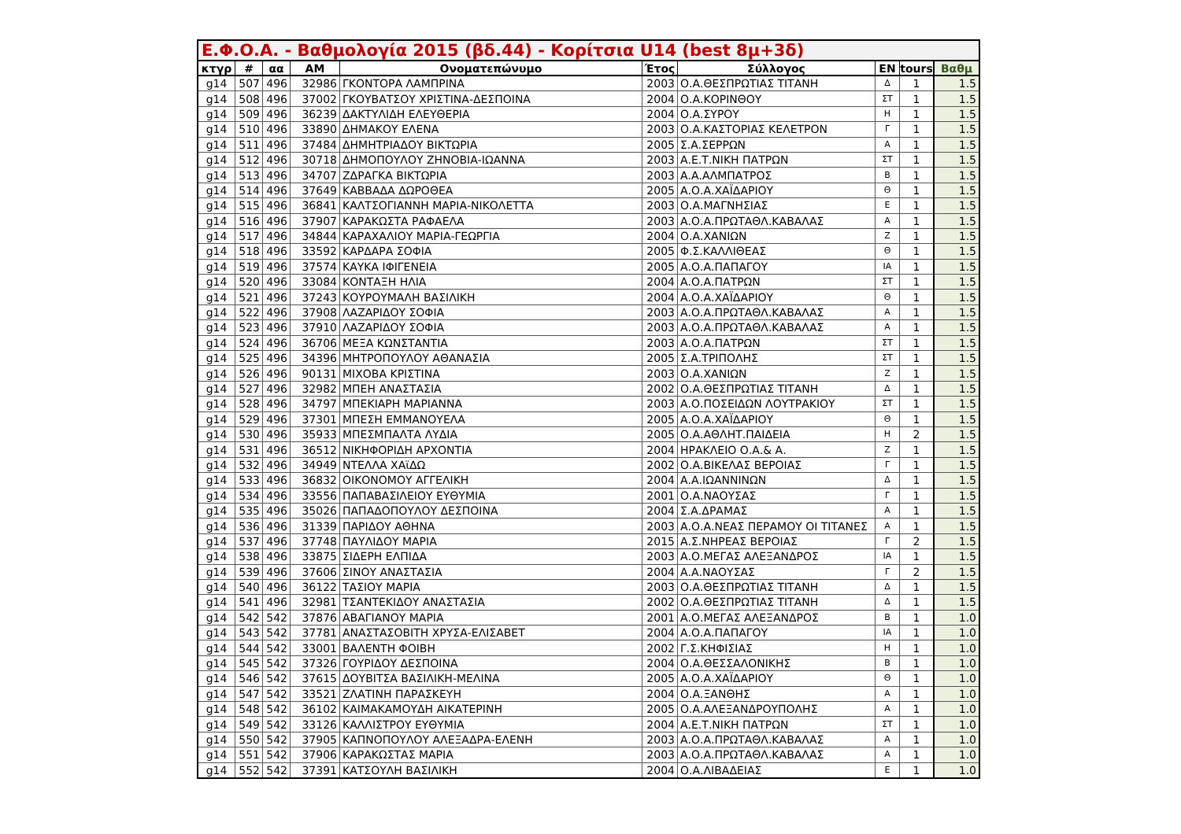Ε.Φ.Ο.Α. - Βαθμολογία 2015 (βδ.44) - Κορίτσια U14 (best 8μ+3δ)
| κτγρ | # | αα | ΑΜ | Ονοματεπώνυμο | Έτος | Σύλλογος | ΕΝ | tours | Βαθμ |
| --- | --- | --- | --- | --- | --- | --- | --- | --- | --- |
| g14 | 507 | 496 | 32986 | ΓΚΟΝΤΟΡΑ ΛΑΜΠΡΙΝΑ | 2003 | Ο.Α.ΘΕΣΠΡΩΤΙΑΣ ΤΙΤΑΝΗ | Δ | 1 | 1.5 |
| g14 | 508 | 496 | 37002 | ΓΚΟΥΒΑΤΣΟΥ ΧΡΙΣΤΙΝΑ-ΔΕΣΠΟΙΝΑ | 2004 | Ο.Α.ΚΟΡΙΝΘΟΥ | ΣΤ | 1 | 1.5 |
| g14 | 509 | 496 | 36239 | ΔΑΚΤΥΛΙΔΗ ΕΛΕΥΘΕΡΙΑ | 2004 | Ο.Α.ΣΥΡΟΥ | Η | 1 | 1.5 |
| g14 | 510 | 496 | 33890 | ΔΗΜΑΚΟΥ ΕΛΕΝΑ | 2003 | Ο.Α.ΚΑΣΤΟΡΙΑΣ ΚΕΛΕΤΡΟΝ | Γ | 1 | 1.5 |
| g14 | 511 | 496 | 37484 | ΔΗΜΗΤΡΙΑΔΟΥ ΒΙΚΤΩΡΙΑ | 2005 | Σ.Α.ΣΕΡΡΩΝ | Α | 1 | 1.5 |
| g14 | 512 | 496 | 30718 | ΔΗΜΟΠΟΥΛΟΥ ΖΗΝΟΒΙΑ-ΙΩΑΝΝΑ | 2003 | Α.Ε.Τ.ΝΙΚΗ ΠΑΤΡΩΝ | ΣΤ | 1 | 1.5 |
| g14 | 513 | 496 | 34707 | ΖΔΡΑΓΚΑ ΒΙΚΤΩΡΙΑ | 2003 | Α.Α.ΑΛΜΠΑΤΡΟΣ | Β | 1 | 1.5 |
| g14 | 514 | 496 | 37649 | ΚΑΒΒΑΔΑ ΔΩΡΟΘΕΑ | 2005 | Α.Ο.Α.ΧΑΪΔΑΡΙΟΥ | Θ | 1 | 1.5 |
| g14 | 515 | 496 | 36841 | ΚΑΛΤΣΟΓΙΑΝΝΗ ΜΑΡΙΑ-ΝΙΚΟΛΕΤΤΑ | 2003 | Ο.Α.ΜΑΓΝΗΣΙΑΣ | Ε | 1 | 1.5 |
| g14 | 516 | 496 | 37907 | ΚΑΡΑΚΩΣΤΑ ΡΑΦΑΕΛΑ | 2003 | Α.Ο.Α.ΠΡΩΤΑΘΛ.ΚΑΒΑΛΑΣ | Α | 1 | 1.5 |
| g14 | 517 | 496 | 34844 | ΚΑΡΑΧΑΛΙΟΥ ΜΑΡΙΑ-ΓΕΩΡΓΙΑ | 2004 | Ο.Α.ΧΑΝΙΩΝ | Ζ | 1 | 1.5 |
| g14 | 518 | 496 | 33592 | ΚΑΡΔΑΡΑ ΣΟΦΙΑ | 2005 | Φ.Σ.ΚΑΛΛΙΘΕΑΣ | Θ | 1 | 1.5 |
| g14 | 519 | 496 | 37574 | ΚΑΥΚΑ ΙΦΙΓΕΝΕΙΑ | 2005 | Α.Ο.Α.ΠΑΠΑΓΟΥ | ΙΑ | 1 | 1.5 |
| g14 | 520 | 496 | 33084 | ΚΟΝΤΑΞΗ ΗΛΙΑ | 2004 | Α.Ο.Α.ΠΑΤΡΩΝ | ΣΤ | 1 | 1.5 |
| g14 | 521 | 496 | 37243 | ΚΟΥΡΟΥΜΑΛΗ ΒΑΣΙΛΙΚΗ | 2004 | Α.Ο.Α.ΧΑΪΔΑΡΙΟΥ | Θ | 1 | 1.5 |
| g14 | 522 | 496 | 37908 | ΛΑΖΑΡΙΔΟΥ ΣΟΦΙΑ | 2003 | Α.Ο.Α.ΠΡΩΤΑΘΛ.ΚΑΒΑΛΑΣ | Α | 1 | 1.5 |
| g14 | 523 | 496 | 37910 | ΛΑΖΑΡΙΔΟΥ ΣΟΦΙΑ | 2003 | Α.Ο.Α.ΠΡΩΤΑΘΛ.ΚΑΒΑΛΑΣ | Α | 1 | 1.5 |
| g14 | 524 | 496 | 36706 | ΜΕΞΑ ΚΩΝΣΤΑΝΤΙΑ | 2003 | Α.Ο.Α.ΠΑΤΡΩΝ | ΣΤ | 1 | 1.5 |
| g14 | 525 | 496 | 34396 | ΜΗΤΡΟΠΟΥΛΟΥ ΑΘΑΝΑΣΙΑ | 2005 | Σ.Α.ΤΡΙΠΟΛΗΣ | ΣΤ | 1 | 1.5 |
| g14 | 526 | 496 | 90131 | ΜΙΧΟΒΑ ΚΡΙΣΤΙΝΑ | 2003 | Ο.Α.ΧΑΝΙΩΝ | Ζ | 1 | 1.5 |
| g14 | 527 | 496 | 32982 | ΜΠΕΗ ΑΝΑΣΤΑΣΙΑ | 2002 | Ο.Α.ΘΕΣΠΡΩΤΙΑΣ ΤΙΤΑΝΗ | Δ | 1 | 1.5 |
| g14 | 528 | 496 | 34797 | ΜΠΕΚΙΑΡΗ ΜΑΡΙΑΝΝΑ | 2003 | Α.Ο.ΠΟΣΕΙΔΩΝ ΛΟΥΤΡΑΚΙΟΥ | ΣΤ | 1 | 1.5 |
| g14 | 529 | 496 | 37301 | ΜΠΕΣΗ ΕΜΜΑΝΟΥΕΛΑ | 2005 | Α.Ο.Α.ΧΑΪΔΑΡΙΟΥ | Θ | 1 | 1.5 |
| g14 | 530 | 496 | 35933 | ΜΠΕΣΜΠΑΛΤΑ ΛΥΔΙΑ | 2005 | Ο.Α.ΑΘΛΗΤ.ΠΑΙΔΕΙΑ | Η | 2 | 1.5 |
| g14 | 531 | 496 | 36512 | ΝΙΚΗΦΟΡΙΔΗ ΑΡΧΟΝΤΙΑ | 2004 | ΗΡΑΚΛΕΙΟ Ο.Α.& Α. | Ζ | 1 | 1.5 |
| g14 | 532 | 496 | 34949 | ΝΤΕΛΛΑ ΧΑϊΔΩ | 2002 | Ο.Α.ΒΙΚΕΛΑΣ ΒΕΡΟΙΑΣ | Γ | 1 | 1.5 |
| g14 | 533 | 496 | 36832 | ΟΙΚΟΝΟΜΟΥ ΑΓΓΕΛΙΚΗ | 2004 | Α.Α.ΙΩΑΝΝΙΝΩΝ | Δ | 1 | 1.5 |
| g14 | 534 | 496 | 33556 | ΠΑΠΑΒΑΣΙΛΕΙΟΥ ΕΥΘΥΜΙΑ | 2001 | Ο.Α.ΝΑΟΥΣΑΣ | Γ | 1 | 1.5 |
| g14 | 535 | 496 | 35026 | ΠΑΠΑΔΟΠΟΥΛΟΥ ΔΕΣΠΟΙΝΑ | 2004 | Σ.Α.ΔΡΑΜΑΣ | Α | 1 | 1.5 |
| g14 | 536 | 496 | 31339 | ΠΑΡΙΔΟΥ ΑΘΗΝΑ | 2003 | Α.Ο.Α.ΝΕΑΣ ΠΕΡΑΜΟΥ ΟΙ ΤΙΤΑΝΕΣ | Α | 1 | 1.5 |
| g14 | 537 | 496 | 37748 | ΠΑΥΛΙΔΟΥ ΜΑΡΙΑ | 2015 | Α.Σ.ΝΗΡΕΑΣ ΒΕΡΟΙΑΣ | Γ | 2 | 1.5 |
| g14 | 538 | 496 | 33875 | ΣΙΔΕΡΗ ΕΛΠΙΔΑ | 2003 | Α.Ο.ΜΕΓΑΣ ΑΛΕΞΑΝΔΡΟΣ | ΙΑ | 1 | 1.5 |
| g14 | 539 | 496 | 37606 | ΣΙΝΟΥ ΑΝΑΣΤΑΣΙΑ | 2004 | Α.Α.ΝΑΟΥΣΑΣ | Γ | 2 | 1.5 |
| g14 | 540 | 496 | 36122 | ΤΑΣΙΟΥ ΜΑΡΙΑ | 2003 | Ο.Α.ΘΕΣΠΡΩΤΙΑΣ ΤΙΤΑΝΗ | Δ | 1 | 1.5 |
| g14 | 541 | 496 | 32981 | ΤΣΑΝΤΕΚΙΔΟΥ ΑΝΑΣΤΑΣΙΑ | 2002 | Ο.Α.ΘΕΣΠΡΩΤΙΑΣ ΤΙΤΑΝΗ | Δ | 1 | 1.5 |
| g14 | 542 | 542 | 37876 | ΑΒΑΓΙΑΝΟΥ ΜΑΡΙΑ | 2001 | Α.Ο.ΜΕΓΑΣ ΑΛΕΞΑΝΔΡΟΣ | Β | 1 | 1.0 |
| g14 | 543 | 542 | 37781 | ΑΝΑΣΤΑΣΟΒΙΤΗ ΧΡΥΣΑ-ΕΛΙΣΑΒΕΤ | 2004 | Α.Ο.Α.ΠΑΠΑΓΟΥ | ΙΑ | 1 | 1.0 |
| g14 | 544 | 542 | 33001 | ΒΑΛΕΝΤΗ ΦΟΙΒΗ | 2002 | Γ.Σ.ΚΗΦΙΣΙΑΣ | Η | 1 | 1.0 |
| g14 | 545 | 542 | 37326 | ΓΟΥΡΙΔΟΥ ΔΕΣΠΟΙΝΑ | 2004 | Ο.Α.ΘΕΣΣΑΛΟΝΙΚΗΣ | Β | 1 | 1.0 |
| g14 | 546 | 542 | 37615 | ΔΟΥΒΙΤΣΑ ΒΑΣΙΛΙΚΗ-ΜΕΛΙΝΑ | 2005 | Α.Ο.Α.ΧΑΪΔΑΡΙΟΥ | Θ | 1 | 1.0 |
| g14 | 547 | 542 | 33521 | ΖΛΑΤΙΝΗ ΠΑΡΑΣΚΕΥΗ | 2004 | Ο.Α.ΞΑΝΘΗΣ | Α | 1 | 1.0 |
| g14 | 548 | 542 | 36102 | ΚΑΙΜΑΚΑΜΟΥΔΗ ΑΙΚΑΤΕΡΙΝΗ | 2005 | Ο.Α.ΑΛΕΞΑΝΔΡΟΥΠΟΛΗΣ | Α | 1 | 1.0 |
| g14 | 549 | 542 | 33126 | ΚΑΛΛΙΣΤΡΟΥ ΕΥΘΥΜΙΑ | 2004 | Α.Ε.Τ.ΝΙΚΗ ΠΑΤΡΩΝ | ΣΤ | 1 | 1.0 |
| g14 | 550 | 542 | 37905 | ΚΑΠΝΟΠΟΥΛΟΥ ΑΛΕΞΑΔΡΑ-ΕΛΕΝΗ | 2003 | Α.Ο.Α.ΠΡΩΤΑΘΛ.ΚΑΒΑΛΑΣ | Α | 1 | 1.0 |
| g14 | 551 | 542 | 37906 | ΚΑΡΑΚΩΣΤΑΣ ΜΑΡΙΑ | 2003 | Α.Ο.Α.ΠΡΩΤΑΘΛ.ΚΑΒΑΛΑΣ | Α | 1 | 1.0 |
| g14 | 552 | 542 | 37391 | ΚΑΤΣΟΥΛΗ ΒΑΣΙΛΙΚΗ | 2004 | Ο.Α.ΛΙΒΑΔΕΙΑΣ | Ε | 1 | 1.0 |